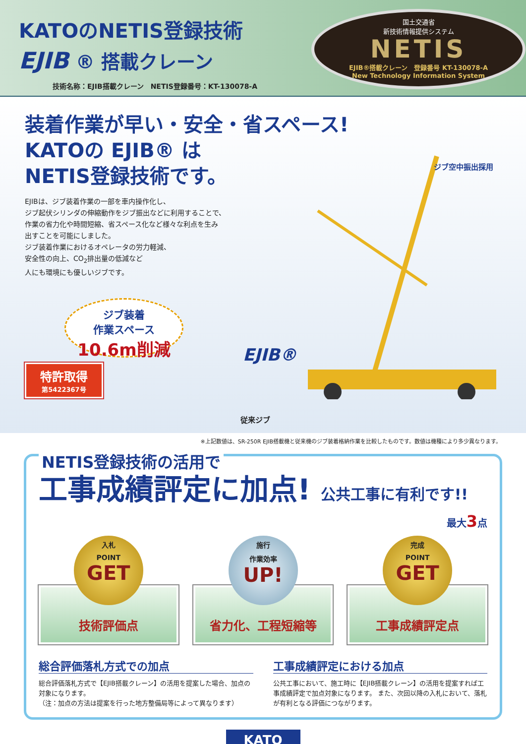KATOのNETIS登録技術
EJIB ® 搭載クレーン
技術名称：EJIB搭載クレーン　NETIS登録番号：KT-130078-A
国土交通省
新技術情報提供システム
NETIS
EJIB®搭載クレーン　登録番号 KT-130078-A
New Technology Information System
装着作業が早い・安全・省スペース!
KATOの EJIB® は
NETIS登録技術です。
EJIBは、ジブ装着作業の一部を車内操作化し、
ジブ起伏シリンダの伸縮動作をジブ振出などに利用することで、
作業の省力化や時間短縮、省スペース化など様々な利点を生み
出すことを可能にしました。
ジブ装着作業におけるオペレータの労力軽減、
安全性の向上、CO<sub>2</sub>排出量の低減など
人にも環境にも優しいジブです。
ジブ装着
作業スペース
10.6m削減
特許取得
第5422367号
ジブ空中振出採用
従来ジブ
EJIB®
※上記数値は、SR-250R EJIB搭載機と従来機のジブ装着格納作業を比較したものです。数値は機種により多少異なります。
NETIS登録技術の活用で
工事成績評定に加点! 公共工事に有利です!!
最大3点
入札
POINT
GET
技術評価点
施行
作業効率
UP!
省力化、工程短縮等
完成
POINT
GET
工事成績評定点
総合評価落札方式での加点
総合評価落札方式で【EJIB搭載クレーン】の活用を提案した場合、加点の対象になります。
（注：加点の方法は提案を行った地方整備局等によって異なります）
工事成績評定における加点
公共工事において、施工時に【EJIB搭載クレーン】の活用を提案すれば工事成績評定で加点対象になります。 また、次回以降の入札において、落札が有利となる評価につながります。
KATO